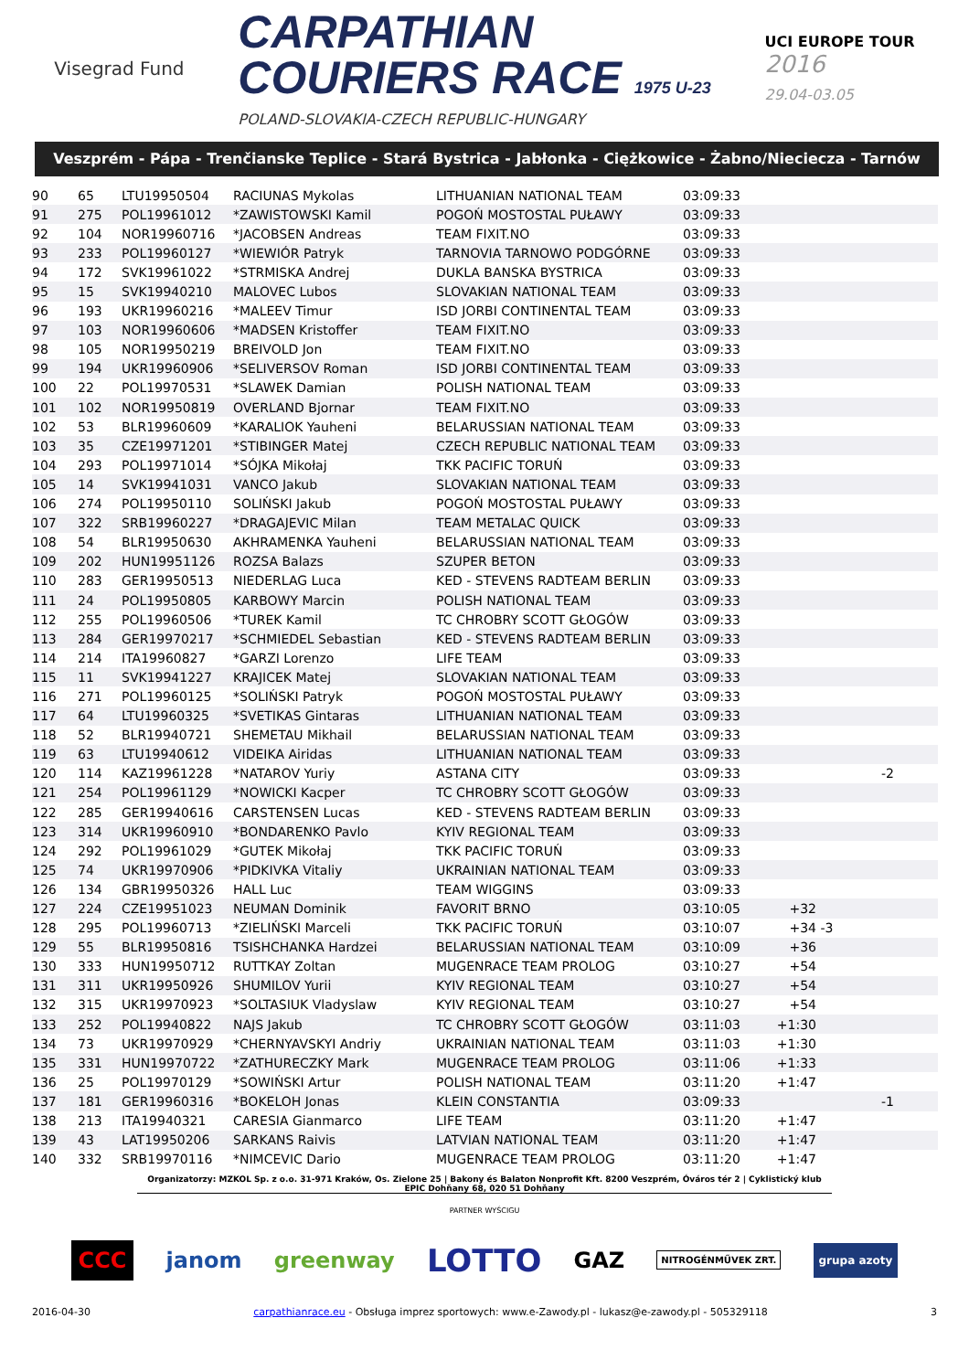Visegrad Fund
CARPATHIAN
COURIERS RACE 1975 U-23
POLAND-SLOVAKIA-CZECH REPUBLIC-HUNGARY
UCI EUROPE TOUR
2016
29.04-03.05
Veszprém - Pápa - Trenčianske Teplice - Stará Bystrica - Jabłonka - Ciężkowice - Żabno/Nieciecza - Tarnów
| 90 | 65 | LTU19950504 | RACIUNAS Mykolas | LITHUANIAN NATIONAL TEAM | 03:09:33 | | | |
| 91 | 275 | POL19961012 | *ZAWISTOWSKI Kamil | POGOŃ MOSTOSTAL PUŁAWY | 03:09:33 | | | |
| 92 | 104 | NOR19960716 | *JACOBSEN Andreas | TEAM FIXIT.NO | 03:09:33 | | | |
| 93 | 233 | POL19960127 | *WIEWIÓR Patryk | TARNOVIA TARNOWO PODGÓRNE | 03:09:33 | | | |
| 94 | 172 | SVK19961022 | *STRMISKA Andrej | DUKLA BANSKA BYSTRICA | 03:09:33 | | | |
| 95 | 15 | SVK19940210 | MALOVEC Lubos | SLOVAKIAN NATIONAL TEAM | 03:09:33 | | | |
| 96 | 193 | UKR19960216 | *MALEEV Timur | ISD JORBI CONTINENTAL TEAM | 03:09:33 | | | |
| 97 | 103 | NOR19960606 | *MADSEN Kristoffer | TEAM FIXIT.NO | 03:09:33 | | | |
| 98 | 105 | NOR19950219 | BREIVOLD Jon | TEAM FIXIT.NO | 03:09:33 | | | |
| 99 | 194 | UKR19960906 | *SELIVERSOV Roman | ISD JORBI CONTINENTAL TEAM | 03:09:33 | | | |
| 100 | 22 | POL19970531 | *SLAWEK Damian | POLISH NATIONAL TEAM | 03:09:33 | | | |
| 101 | 102 | NOR19950819 | OVERLAND Bjornar | TEAM FIXIT.NO | 03:09:33 | | | |
| 102 | 53 | BLR19960609 | *KARALIOK Yauheni | BELARUSSIAN NATIONAL TEAM | 03:09:33 | | | |
| 103 | 35 | CZE19971201 | *STIBINGER Matej | CZECH REPUBLIC NATIONAL TEAM | 03:09:33 | | | |
| 104 | 293 | POL19971014 | *SÓJKA Mikołaj | TKK PACIFIC TORUŃ | 03:09:33 | | | |
| 105 | 14 | SVK19941031 | VANCO Jakub | SLOVAKIAN NATIONAL TEAM | 03:09:33 | | | |
| 106 | 274 | POL19950110 | SOLIŃSKI Jakub | POGOŃ MOSTOSTAL PUŁAWY | 03:09:33 | | | |
| 107 | 322 | SRB19960227 | *DRAGAJEVIC Milan | TEAM METALAC QUICK | 03:09:33 | | | |
| 108 | 54 | BLR19950630 | AKHRAMENKA Yauheni | BELARUSSIAN NATIONAL TEAM | 03:09:33 | | | |
| 109 | 202 | HUN19951126 | ROZSA Balazs | SZUPER BETON | 03:09:33 | | | |
| 110 | 283 | GER19950513 | NIEDERLAG Luca | KED - STEVENS RADTEAM BERLIN | 03:09:33 | | | |
| 111 | 24 | POL19950805 | KARBOWY Marcin | POLISH NATIONAL TEAM | 03:09:33 | | | |
| 112 | 255 | POL19960506 | *TUREK Kamil | TC CHROBRY SCOTT GŁOGÓW | 03:09:33 | | | |
| 113 | 284 | GER19970217 | *SCHMIEDEL Sebastian | KED - STEVENS RADTEAM BERLIN | 03:09:33 | | | |
| 114 | 214 | ITA19960827 | *GARZI Lorenzo | LIFE TEAM | 03:09:33 | | | |
| 115 | 11 | SVK19941227 | KRAJICEK Matej | SLOVAKIAN NATIONAL TEAM | 03:09:33 | | | |
| 116 | 271 | POL19960125 | *SOLIŃSKI Patryk | POGOŃ MOSTOSTAL PUŁAWY | 03:09:33 | | | |
| 117 | 64 | LTU19960325 | *SVETIKAS Gintaras | LITHUANIAN NATIONAL TEAM | 03:09:33 | | | |
| 118 | 52 | BLR19940721 | SHEMETAU Mikhail | BELARUSSIAN NATIONAL TEAM | 03:09:33 | | | |
| 119 | 63 | LTU19940612 | VIDEIKA Airidas | LITHUANIAN NATIONAL TEAM | 03:09:33 | | | |
| 120 | 114 | KAZ19961228 | *NATAROV Yuriy | ASTANA CITY | 03:09:33 | | -2 | |
| 121 | 254 | POL19961129 | *NOWICKI Kacper | TC CHROBRY SCOTT GŁOGÓW | 03:09:33 | | | |
| 122 | 285 | GER19940616 | CARSTENSEN Lucas | KED - STEVENS RADTEAM BERLIN | 03:09:33 | | | |
| 123 | 314 | UKR19960910 | *BONDARENKO Pavlo | KYIV REGIONAL TEAM | 03:09:33 | | | |
| 124 | 292 | POL19961029 | *GUTEK Mikołaj | TKK PACIFIC TORUŃ | 03:09:33 | | | |
| 125 | 74 | UKR19970906 | *PIDKIVKA Vitaliy | UKRAINIAN NATIONAL TEAM | 03:09:33 | | | |
| 126 | 134 | GBR19950326 | HALL Luc | TEAM WIGGINS | 03:09:33 | | | |
| 127 | 224 | CZE19951023 | NEUMAN Dominik | FAVORIT BRNO | 03:10:05 | +32 | | |
| 128 | 295 | POL19960713 | *ZIELIŃSKI Marceli | TKK PACIFIC TORUŃ | 03:10:07 | +34 | -3 | |
| 129 | 55 | BLR19950816 | TSISHCHANKA Hardzei | BELARUSSIAN NATIONAL TEAM | 03:10:09 | +36 | | |
| 130 | 333 | HUN19950712 | RUTTKAY Zoltan | MUGENRACE TEAM PROLOG | 03:10:27 | +54 | | |
| 131 | 311 | UKR19950926 | SHUMILOV Yurii | KYIV REGIONAL TEAM | 03:10:27 | +54 | | |
| 132 | 315 | UKR19970923 | *SOLTASIUK Vladyslaw | KYIV REGIONAL TEAM | 03:10:27 | +54 | | |
| 133 | 252 | POL19940822 | NAJS Jakub | TC CHROBRY SCOTT GŁOGÓW | 03:11:03 | +1:30 | | |
| 134 | 73 | UKR19970929 | *CHERNYAVSKYI Andriy | UKRAINIAN NATIONAL TEAM | 03:11:03 | +1:30 | | |
| 135 | 331 | HUN19970722 | *ZATHURECZKY Mark | MUGENRACE TEAM PROLOG | 03:11:06 | +1:33 | | |
| 136 | 25 | POL19970129 | *SOWIŃSKI Artur | POLISH NATIONAL TEAM | 03:11:20 | +1:47 | | |
| 137 | 181 | GER19960316 | *BOKELOH Jonas | KLEIN CONSTANTIA | 03:09:33 | | -1 | |
| 138 | 213 | ITA19940321 | CARESIA Gianmarco | LIFE TEAM | 03:11:20 | +1:47 | | |
| 139 | 43 | LAT19950206 | SARKANS Raivis | LATVIAN NATIONAL TEAM | 03:11:20 | +1:47 | | |
| 140 | 332 | SRB19970116 | *NIMCEVIC Dario | MUGENRACE TEAM PROLOG | 03:11:20 | +1:47 | | |
Organizatorzy: MZKOL Sp. z o.o. 31-971 Kraków, Os. Zielone 25 | Bakony és Balaton Nonprofit Kft. 8200 Veszprém, Óváros tér 2 | Cyklistický klub EPIC Dohňany 68, 020 51 Dohňany
PARTNER WYŚCIGU
CCC janom greenway LOTTO GAZ NITROGÉNMŰVEK ZRT. grupa azoty
2016-04-30 carpathianrace.eu - Obsługa imprez sportowych: www.e-Zawody.pl - lukasz@e-zawody.pl - 505329118 3